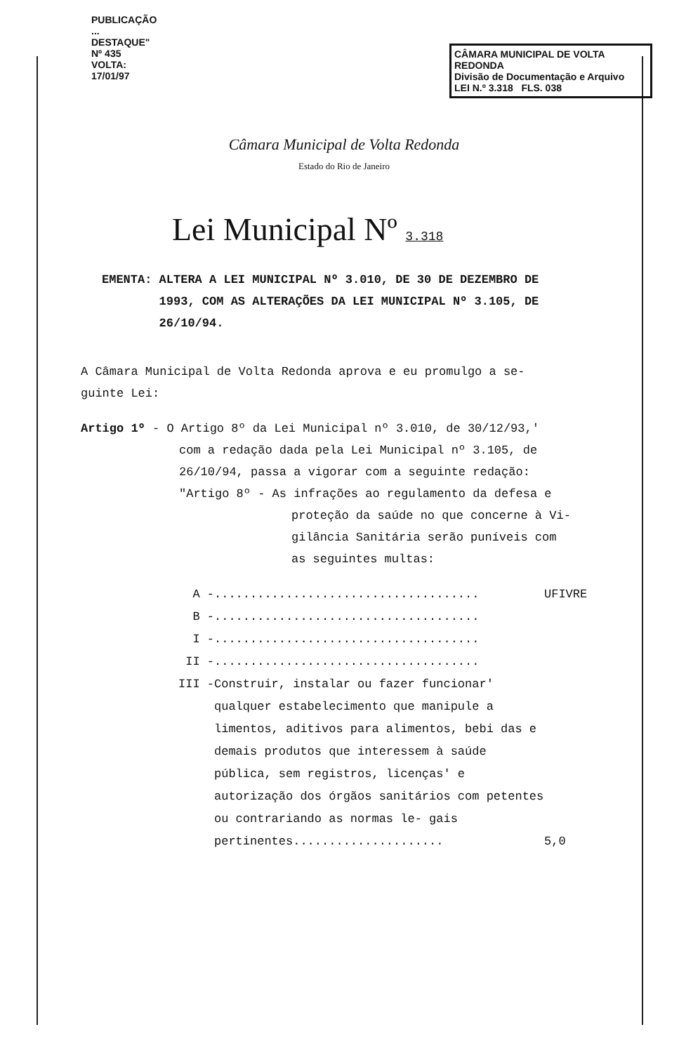CÂMARA MUNICIPAL DE VOLTA REDONDA
Divisão de Documentação e Arquivo
LEI N.º 3.318 FLS. 038
PUBLICAÇÃO ... DESTAQUE" Nº 435 VOLTA: 17/01/97
Câmara Municipal de Volta Redonda
Estado do Rio de Janeiro
Lei Municipal Nº 3.318
EMENTA: ALTERA A LEI MUNICIPAL Nº 3.010, DE 30 DE DEZEMBRO DE
1993, COM AS ALTERAÇÕES DA LEI MUNICIPAL Nº 3.105, DE
26/10/94.
A Câmara Municipal de Volta Redonda aprova e eu promulgo a se-
guinte Lei:
Artigo 1º - O Artigo 8º da Lei Municipal nº 3.010, de 30/12/93,'
com a redação dada pela Lei Municipal nº 3.105, de
26/10/94, passa a vigorar com a seguinte redação:
"Artigo 8º - As infrações ao regulamento da defesa e
proteção da saúde no que concerne à Vi-
gilância Sanitária serão puníveis com
as seguintes multas:
A - ..................................... UFIVRE
B - .....................................
I - .....................................
II - .....................................
III - Construir, instalar ou fazer funcionar' qualquer estabelecimento que manipule a limentos, aditivos para alimentos, bebi das e demais produtos que interessem à saúde pública, sem registros, licenças' e autorização dos órgãos sanitários com petentes ou contrariando as normas le- gais pertinentes..................... 5,0